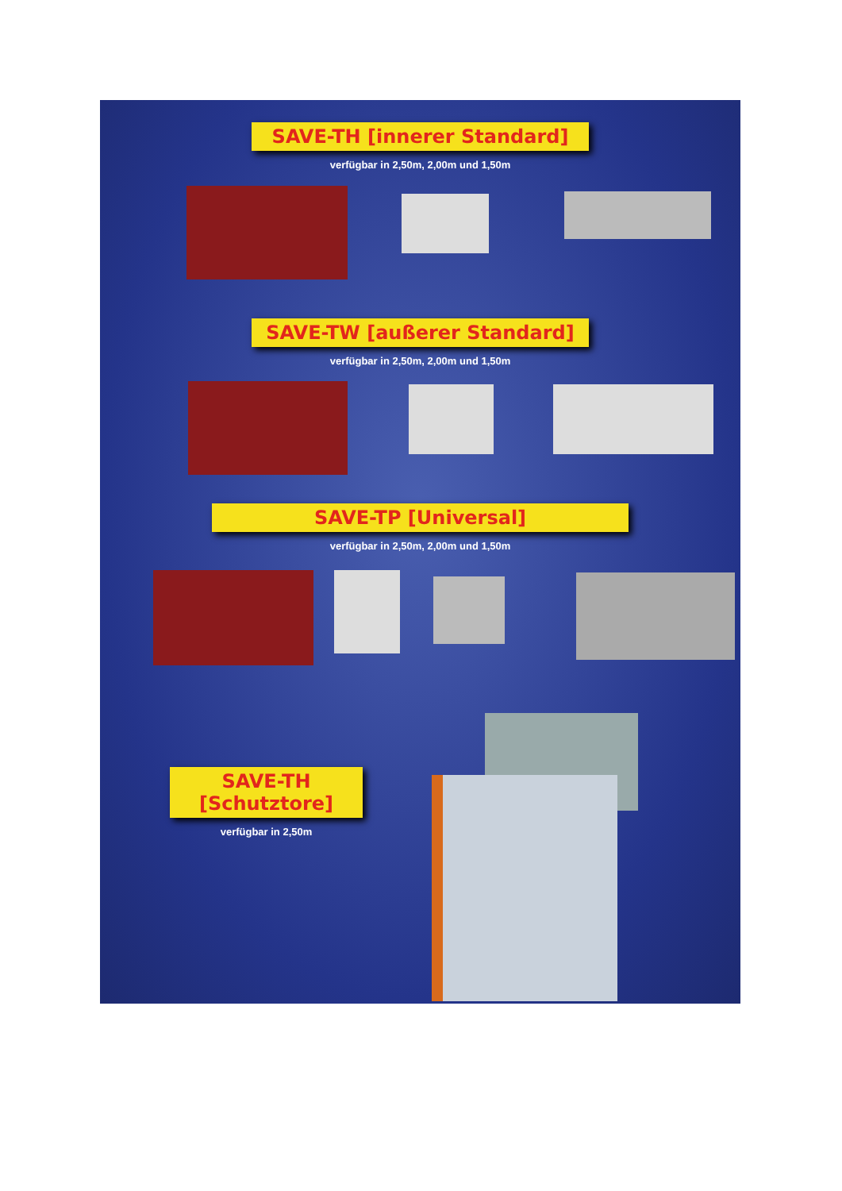SAVE-TH [innerer Standard]
verfügbar in 2,50m, 2,00m und 1,50m
SAVE-TW [außerer Standard]
verfügbar in 2,50m, 2,00m und 1,50m
SAVE-TP [Universal]
verfügbar in 2,50m, 2,00m und 1,50m
SAVE-TH [Schutztore]
verfügbar in 2,50m